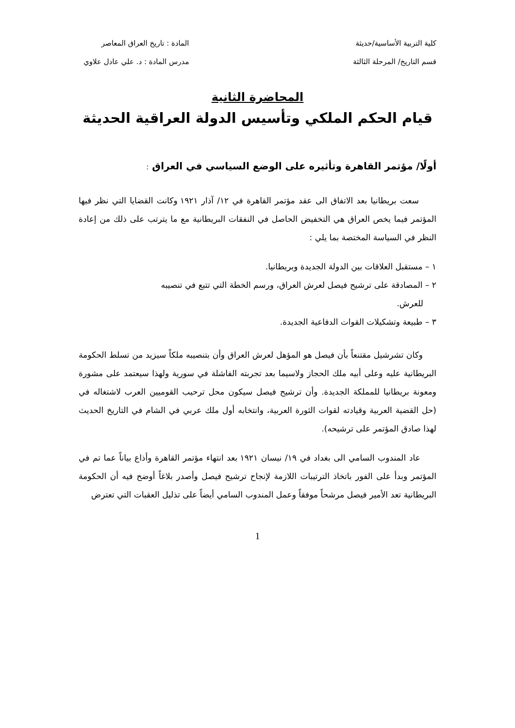كلية التربية الأساسية/حديثة
قسم التاريخ/ المرحلة الثالثة
المادة : تاريخ العراق المعاصر
مدرس المادة : د. علي عادل علاوي
المحاضرة الثانية
قيام الحكم الملكي وتأسيس الدولة العراقية الحديثة
أولًا/ مؤتمر القاهرة وتأثيره على الوضع السياسي في العراق :
سعت بريطانيا بعد الاتفاق الى عقد مؤتمر القاهرة في ١٢/ آذار ١٩٢١ وكانت القضايا التي نظر فيها المؤتمر فيما يخص العراق هي التخفيض الحاصل في النفقات البريطانية مع ما يترتب على ذلك من إعادة النظر في السياسة المختصة بما يلي :
١ – مستقبل العلاقات بين الدولة الجديدة وبريطانيا.
٢ – المصادقة على ترشيح فيصل لعرش العراق، ورسم الخطة التي تتبع في تنصيبه
للعرش.
٣ – طبيعة وتشكيلات القوات الدفاعية الجديدة.
وكان تشرشيل مقتنعاً بأن فيصل هو المؤهل لعرش العراق وأن بتنصيبه ملكاً سيزيد من تسلط الحكومة البريطانية عليه وعلى أبيه ملك الحجاز ولاسيما بعد تجربته الفاشلة في سورية ولهذا سيعتمد على مشورة ومعونة بريطانيا للمملكة الجديدة. وأن ترشيح فيصل سيكون محل ترحيب القوميين العرب لاشتغاله في (حل القضية العربية وقيادته لقوات الثورة العربية، وانتخابه أول ملك عربي في الشام في التاريخ الحديث لهذا صادق المؤتمر على ترشيحه).
عاد المندوب السامي الى بغداد في ١٩/ نيسان ١٩٢١ بعد انتهاء مؤتمر القاهرة وأذاع بياناً عما تم في المؤتمر وبدأ على الفور باتخاذ الترتيبات اللازمة لإنجاح ترشيح فيصل وأصدر بلاغاً أوضح فيه أن الحكومة البريطانية تعد الأمير فيصل مرشحاً موفقاً وعمل المندوب السامي أيضاً على تذليل العقبات التي تعترض
1